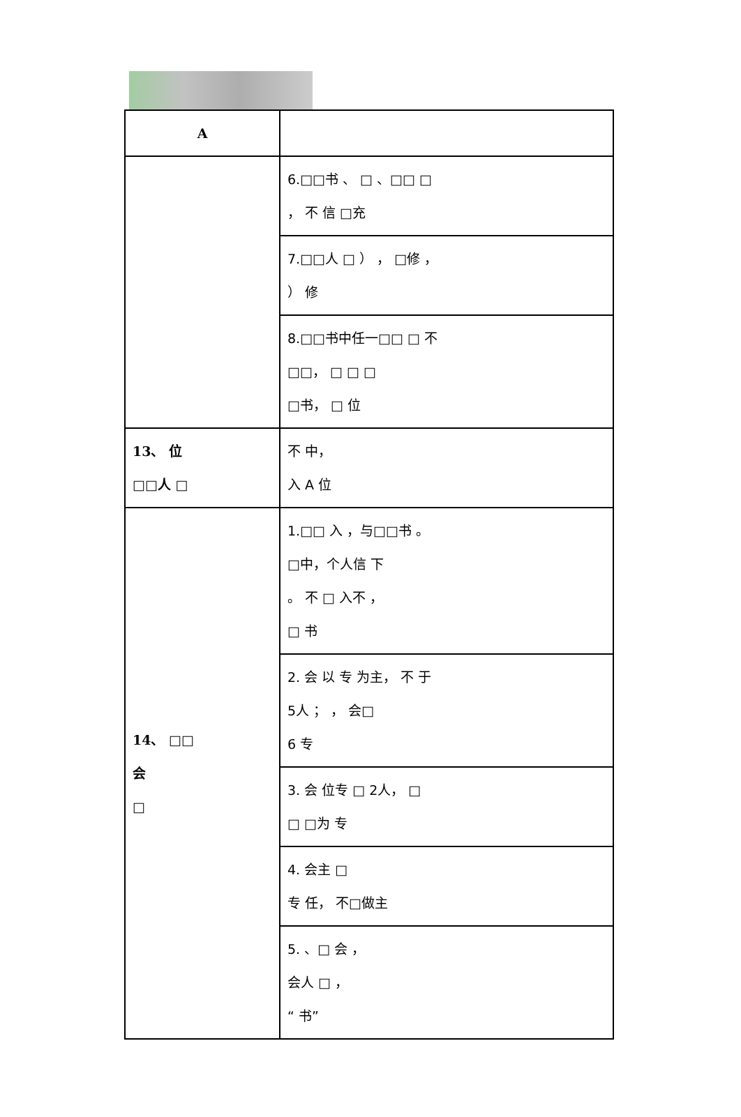| A | |
| --- | --- |
| | 6.□□书 、 □ 、□□ □ ， 不 信 □充 |
| | 7.□□人 □ ） ， □修 ， ） 修 |
| | 8.□□书中任一□□ □ 不 □□， □ □ □ □书， □ 位 |
| 13、 位 □□人 □ | 不 中， 入 A 位 |
| 14、 □□ 会 □ | 1.□□ 入 ，与□□书 。 □中，个人信 下 。 不 □ 入不 ， □ 书 |
| | 2. 会 以 专 为主， 不 于 5人 ； ， 会□ 6 专 |
| | 3. 会 位专 □ 2人， □ □ □为 专 |
| | 4. 会主 □ 专 任， 不□做主 |
| | 5. 、□ 会 ， 会人 □ ， “ 书” |